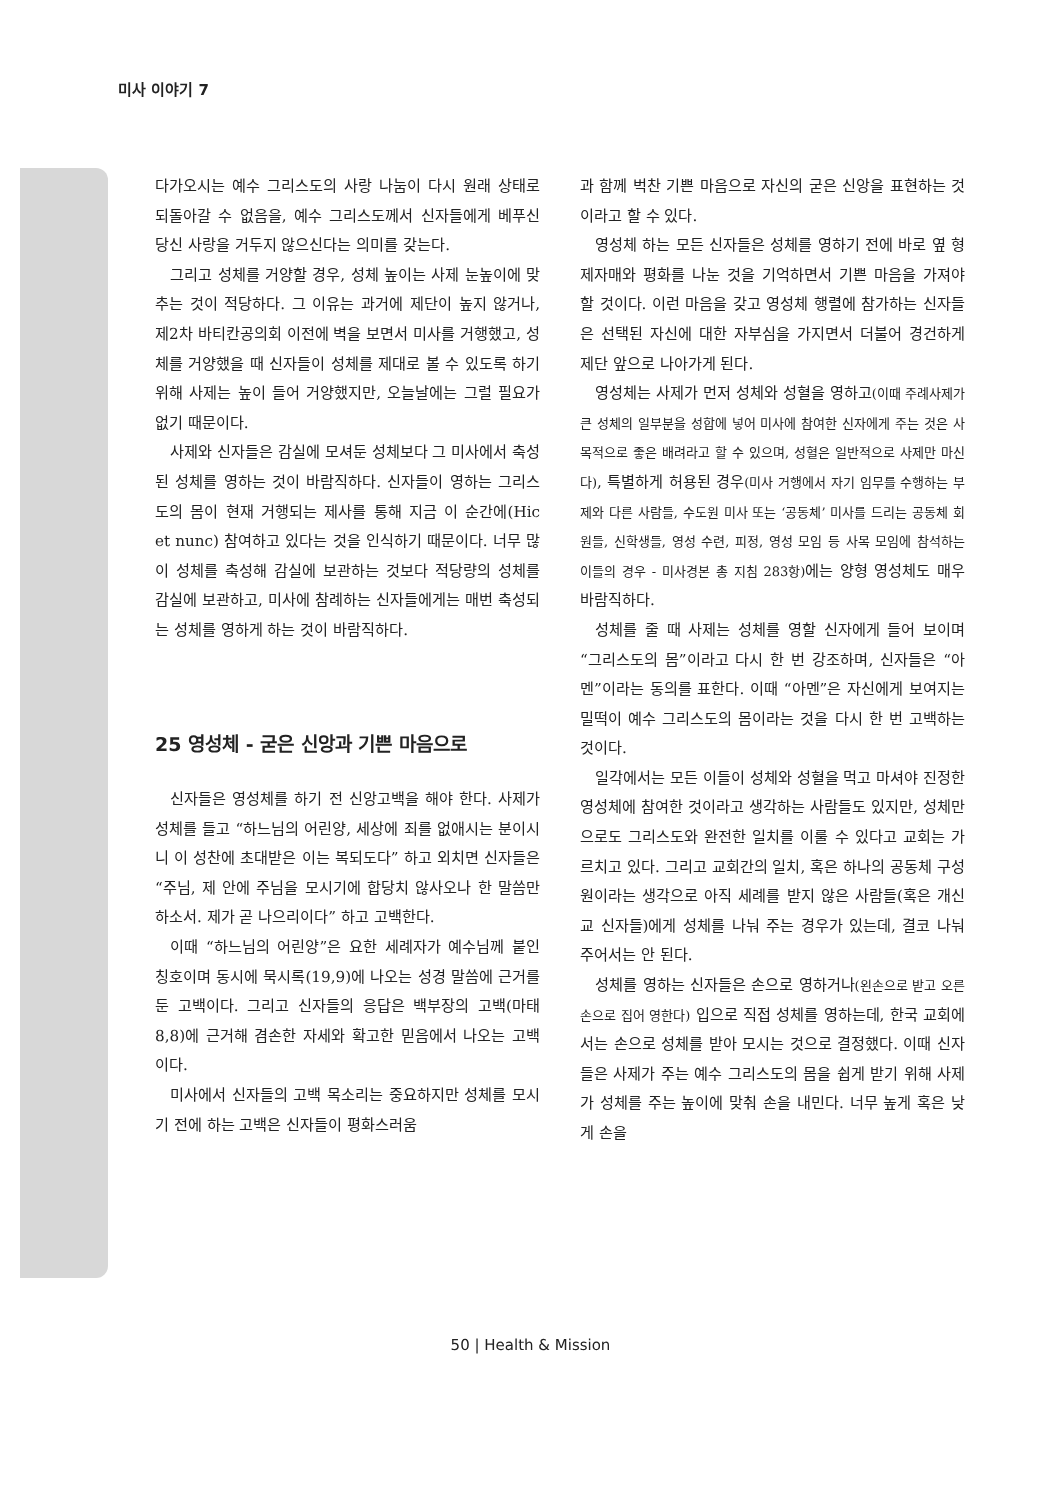미사 이야기 7
다가오시는 예수 그리스도의 사랑 나눔이 다시 원래 상태로 되돌아갈 수 없음을, 예수 그리스도께서 신자들에게 베푸신 당신 사랑을 거두지 않으신다는 의미를 갖는다.
그리고 성체를 거양할 경우, 성체 높이는 사제 눈높이에 맞추는 것이 적당하다. 그 이유는 과거에 제단이 높지 않거나, 제2차 바티칸공의회 이전에 벽을 보면서 미사를 거행했고, 성체를 거양했을 때 신자들이 성체를 제대로 볼 수 있도록 하기 위해 사제는 높이 들어 거양했지만, 오늘날에는 그럴 필요가 없기 때문이다.
사제와 신자들은 감실에 모셔둔 성체보다 그 미사에서 축성된 성체를 영하는 것이 바람직하다. 신자들이 영하는 그리스도의 몸이 현재 거행되는 제사를 통해 지금 이 순간에(Hic et nunc) 참여하고 있다는 것을 인식하기 때문이다. 너무 많이 성체를 축성해 감실에 보관하는 것보다 적당량의 성체를 감실에 보관하고, 미사에 참례하는 신자들에게는 매번 축성되는 성체를 영하게 하는 것이 바람직하다.
25 영성체 - 굳은 신앙과 기쁜 마음으로
신자들은 영성체를 하기 전 신앙고백을 해야 한다. 사제가 성체를 들고 “하느님의 어린양, 세상에 죄를 없애시는 분이시니 이 성찬에 초대받은 이는 복되도다” 하고 외치면 신자들은 “주님, 제 안에 주님을 모시기에 합당치 않사오나 한 말씀만 하소서. 제가 곧 나으리이다” 하고 고백한다.
이때 “하느님의 어린양”은 요한 세례자가 예수님께 붙인 칭호이며 동시에 묵시록(19,9)에 나오는 성경 말씀에 근거를 둔 고백이다. 그리고 신자들의 응답은 백부장의 고백(마태 8,8)에 근거해 겸손한 자세와 확고한 믿음에서 나오는 고백이다.
미사에서 신자들의 고백 목소리는 중요하지만 성체를 모시기 전에 하는 고백은 신자들이 평화스러움
과 함께 벅찬 기쁜 마음으로 자신의 굳은 신앙을 표현하는 것이라고 할 수 있다.
영성체 하는 모든 신자들은 성체를 영하기 전에 바로 옆 형제자매와 평화를 나눈 것을 기억하면서 기쁜 마음을 가져야 할 것이다. 이런 마음을 갖고 영성체 행렬에 참가하는 신자들은 선택된 자신에 대한 자부심을 가지면서 더불어 경건하게 제단 앞으로 나아가게 된다.
영성체는 사제가 먼저 성체와 성혈을 영하고(이때 주례사제가 큰 성체의 일부분을 성합에 넣어 미사에 참여한 신자에게 주는 것은 사목적으로 좋은 배려라고 할 수 있으며, 성혈은 일반적으로 사제만 마신다), 특별하게 허용된 경우(미사 거행에서 자기 임무를 수행하는 부제와 다른 사람들, 수도원 미사 또는 ‘공동체’ 미사를 드리는 공동체 회원들, 신학생들, 영성 수련, 피정, 영성 모임 등 사목 모임에 참석하는 이들의 경우 - 미사경본 총 지침 283항) 에는 양형 영성체도 매우 바람직하다.
성체를 줄 때 사제는 성체를 영할 신자에게 들어 보이며 “그리스도의 몸”이라고 다시 한 번 강조하며, 신자들은 “아멘”이라는 동의를 표한다. 이때 “아멘”은 자신에게 보여지는 밀떡이 예수 그리스도의 몸이라는 것을 다시 한 번 고백하는 것이다.
일각에서는 모든 이들이 성체와 성혈을 먹고 마셔야 진정한 영성체에 참여한 것이라고 생각하는 사람들도 있지만, 성체만으로도 그리스도와 완전한 일치를 이룰 수 있다고 교회는 가르치고 있다. 그리고 교회간의 일치, 혹은 하나의 공동체 구성원이라는 생각으로 아직 세례를 받지 않은 사람들(혹은 개신교 신자들)에게 성체를 나눠 주는 경우가 있는데, 결코 나눠 주어서는 안 된다.
성체를 영하는 신자들은 손으로 영하거나(왼손으로 받고 오른손으로 집어 영한다) 입으로 직접 성체를 영하는데, 한국 교회에서는 손으로 성체를 받아 모시는 것으로 결정했다. 이때 신자들은 사제가 주는 예수 그리스도의 몸을 쉽게 받기 위해 사제가 성체를 주는 높이에 맞춰 손을 내민다. 너무 높게 혹은 낮게 손을
50 | Health & Mission